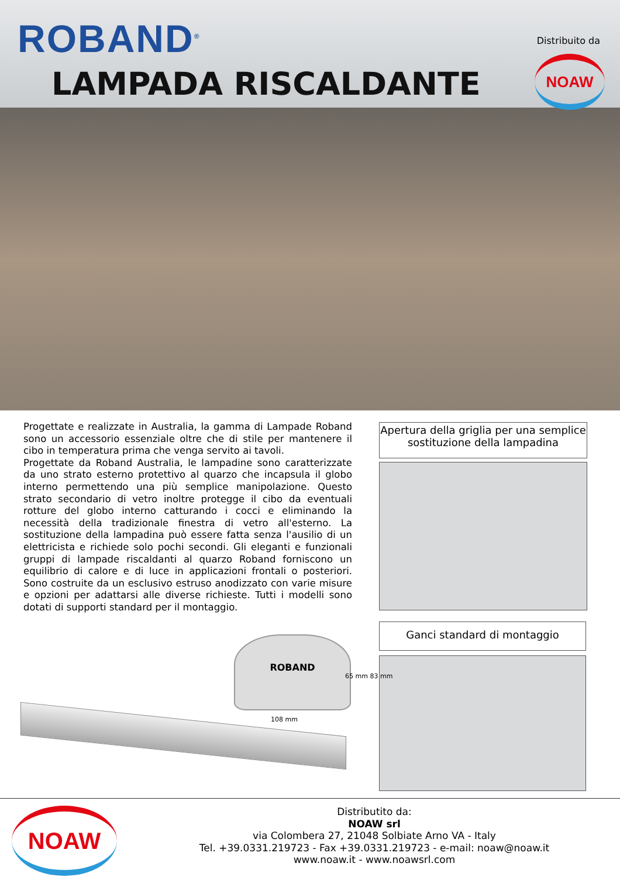ROBAND<sup>®</sup>
LAMPADA RISCALDANTE
Distribuito da
NOAW
Progettate e realizzate in Australia, la gamma di Lampade Roband sono un accessorio essenziale oltre che di stile per mantenere il cibo in temperatura prima che venga servito ai tavoli.
Progettate da Roband Australia, le lampadine sono caratterizzate da uno strato esterno protettivo al quarzo che incapsula il globo interno permettendo una più semplice manipolazione. Questo strato secondario di vetro inoltre protegge il cibo da eventuali rotture del globo interno catturando i cocci e eliminando la necessità della tradizionale finestra di vetro all'esterno. La sostituzione della lampadina può essere fatta senza l'ausilio di un elettricista e richiede solo pochi secondi. Gli eleganti e funzionali gruppi di lampade riscaldanti al quarzo Roband forniscono un equilibrio di calore e di luce in applicazioni frontali o posteriori. Sono costruite da un esclusivo estruso anodizzato con varie misure e opzioni per adattarsi alle diverse richieste. Tutti i modelli sono dotati di supporti standard per il montaggio.
Apertura della griglia per una semplice sostituzione della lampadina
Ganci standard di montaggio
ROBAND
65 mm 83 mm
108 mm
NOAW
Distributito da:
NOAW srl
via Colombera 27, 21048 Solbiate Arno VA - Italy
Tel. +39.0331.219723 - Fax +39.0331.219723 - e-mail: noaw@noaw.it
www.noaw.it - www.noawsrl.com